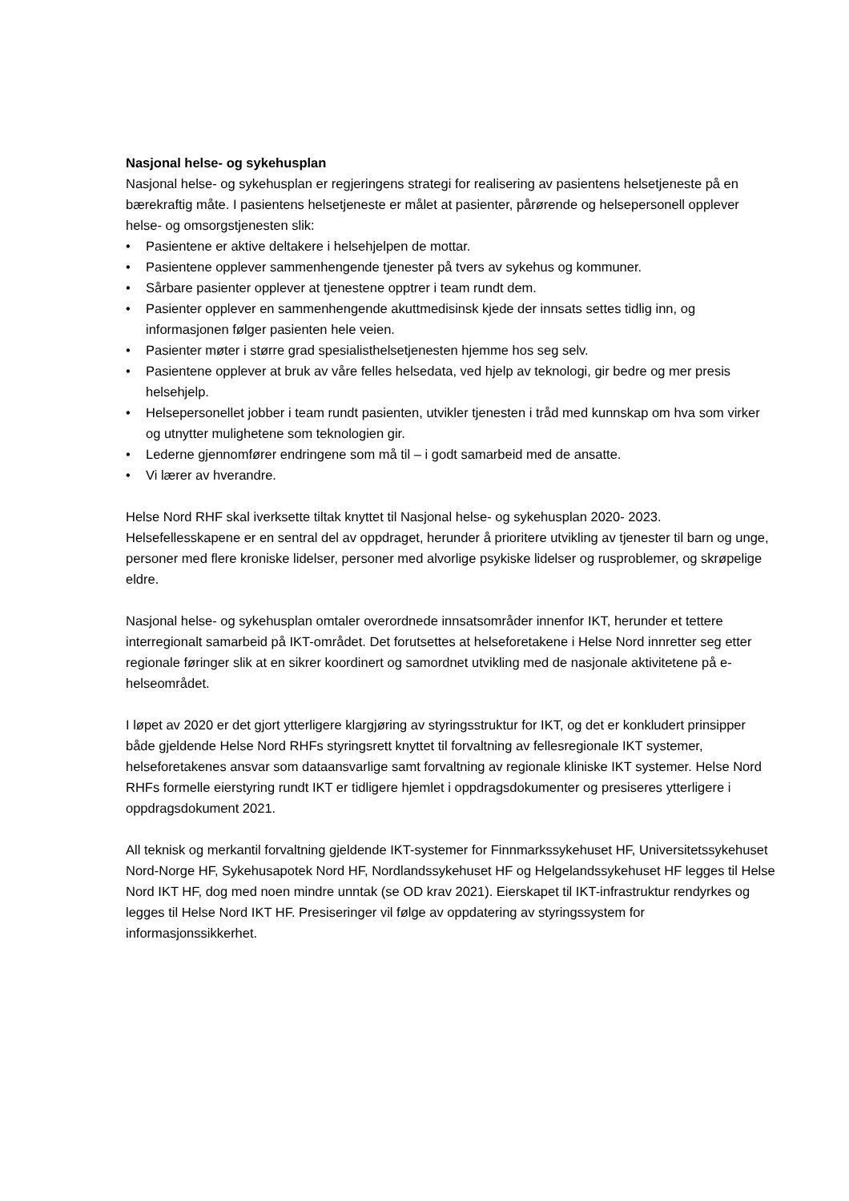Nasjonal helse- og sykehusplan
Nasjonal helse- og sykehusplan er regjeringens strategi for realisering av pasientens helsetjeneste på en bærekraftig måte. I pasientens helsetjeneste er målet at pasienter, pårørende og helsepersonell opplever helse- og omsorgstjenesten slik:
• Pasientene er aktive deltakere i helsehjelpen de mottar.
• Pasientene opplever sammenhengende tjenester på tvers av sykehus og kommuner.
• Sårbare pasienter opplever at tjenestene opptrer i team rundt dem.
• Pasienter opplever en sammenhengende akuttmedisinsk kjede der innsats settes tidlig inn, og informasjonen følger pasienten hele veien.
• Pasienter møter i større grad spesialisthelsetjenesten hjemme hos seg selv.
• Pasientene opplever at bruk av våre felles helsedata, ved hjelp av teknologi, gir bedre og mer presis helsehjelp.
• Helsepersonellet jobber i team rundt pasienten, utvikler tjenesten i tråd med kunnskap om hva som virker og utnytter mulighetene som teknologien gir.
• Lederne gjennomfører endringene som må til – i godt samarbeid med de ansatte.
• Vi lærer av hverandre.
Helse Nord RHF skal iverksette tiltak knyttet til Nasjonal helse- og sykehusplan 2020- 2023. Helsefellesskapene er en sentral del av oppdraget, herunder å prioritere utvikling av tjenester til barn og unge, personer med flere kroniske lidelser, personer med alvorlige psykiske lidelser og rusproblemer, og skrøpelige eldre.
Nasjonal helse- og sykehusplan omtaler overordnede innsatsområder innenfor IKT, herunder et tettere interregionalt samarbeid på IKT-området. Det forutsettes at helseforetakene i Helse Nord innretter seg etter regionale føringer slik at en sikrer koordinert og samordnet utvikling med de nasjonale aktivitetene på e-helseområdet.
I løpet av 2020 er det gjort ytterligere klargjøring av styringsstruktur for IKT, og det er konkludert prinsipper både gjeldende Helse Nord RHFs styringsrett knyttet til forvaltning av fellesregionale IKT systemer, helseforetakenes ansvar som dataansvarlige samt forvaltning av regionale kliniske IKT systemer. Helse Nord RHFs formelle eierstyring rundt IKT er tidligere hjemlet i oppdragsdokumenter og presiseres ytterligere i oppdragsdokument 2021.
All teknisk og merkantil forvaltning gjeldende IKT-systemer for Finnmarkssykehuset HF, Universitetssykehuset Nord-Norge HF, Sykehusapotek Nord HF, Nordlandssykehuset HF og Helgelandssykehuset HF legges til Helse Nord IKT HF, dog med noen mindre unntak (se OD krav 2021). Eierskapet til IKT-infrastruktur rendyrkes og legges til Helse Nord IKT HF. Presiseringer vil følge av oppdatering av styringssystem for informasjonssikkerhet.